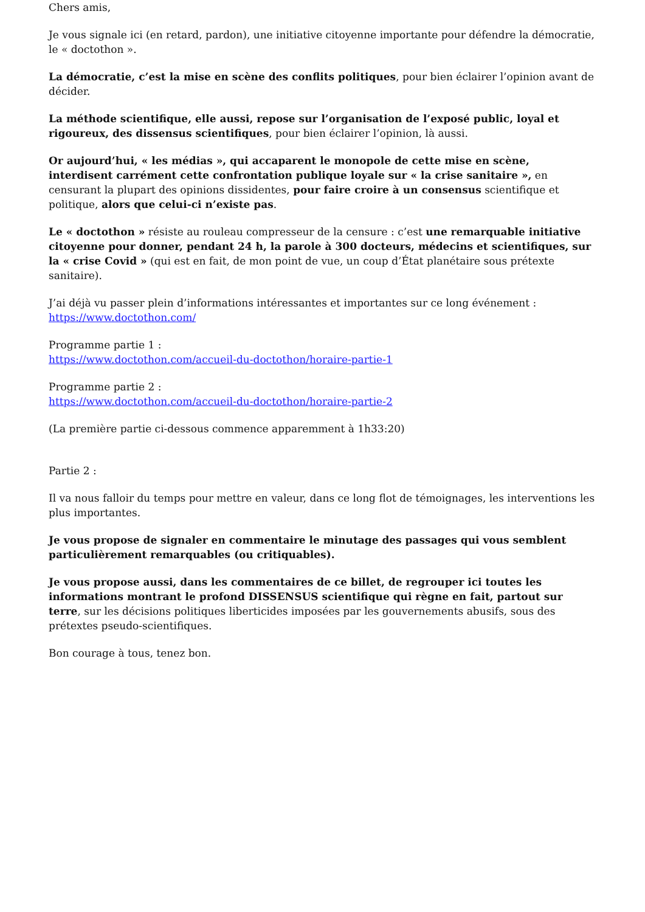Chers amis,
Je vous signale ici (en retard, pardon), une initiative citoyenne importante pour défendre la démocratie, le « doctothon ».
La démocratie, c’est la mise en scène des conflits politiques, pour bien éclairer l’opinion avant de décider.
La méthode scientifique, elle aussi, repose sur l’organisation de l’exposé public, loyal et rigoureux, des dissensus scientifiques, pour bien éclairer l’opinion, là aussi.
Or aujourd’hui, « les médias », qui accaparent le monopole de cette mise en scène, interdisent carrément cette confrontation publique loyale sur « la crise sanitaire », en censurant la plupart des opinions dissidentes, pour faire croire à un consensus scientifique et politique, alors que celui-ci n’existe pas.
Le « doctothon » résiste au rouleau compresseur de la censure : c’est une remarquable initiative citoyenne pour donner, pendant 24 h, la parole à 300 docteurs, médecins et scientifiques, sur la « crise Covid » (qui est en fait, de mon point de vue, un coup d’État planétaire sous prétexte sanitaire).
J’ai déjà vu passer plein d’informations intéressantes et importantes sur ce long événement :
https://www.doctothon.com/
Programme partie 1 :
https://www.doctothon.com/accueil-du-doctothon/horaire-partie-1
Programme partie 2 :
https://www.doctothon.com/accueil-du-doctothon/horaire-partie-2
(La première partie ci-dessous commence apparemment à 1h33:20)
Partie 2 :
Il va nous falloir du temps pour mettre en valeur, dans ce long flot de témoignages, les interventions les plus importantes.
Je vous propose de signaler en commentaire le minutage des passages qui vous semblent particulièrement remarquables (ou critiquables).
Je vous propose aussi, dans les commentaires de ce billet, de regrouper ici toutes les informations montrant le profond DISSENSUS scientifique qui règne en fait, partout sur terre, sur les décisions politiques liberticides imposées par les gouvernements abusifs, sous des prétextes pseudo-scientifiques.
Bon courage à tous, tenez bon.